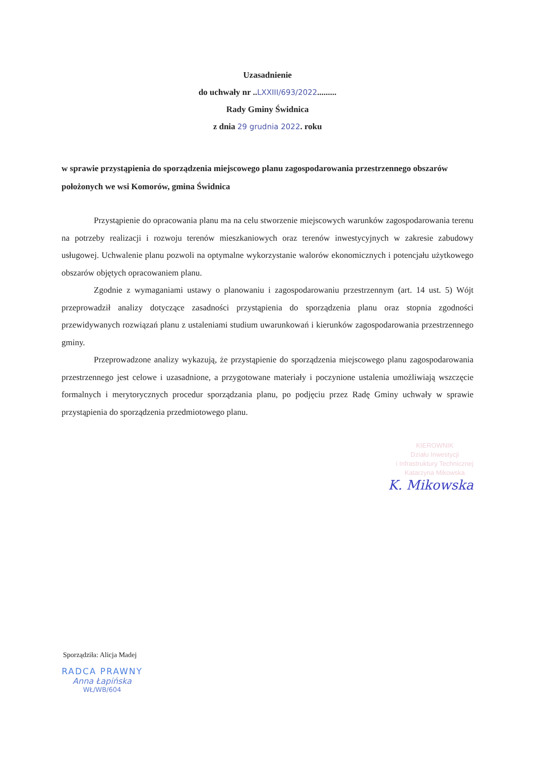Uzasadnienie
do uchwały nr ..LXXIII/693/2022.........
Rady Gminy Świdnica
z dnia 29 grudnia 2022. roku
w sprawie przystąpienia do sporządzenia miejscowego planu zagospodarowania przestrzennego obszarów położonych we wsi Komorów, gmina Świdnica
Przystąpienie do opracowania planu ma na celu stworzenie miejscowych warunków zagospodarowania terenu na potrzeby realizacji i rozwoju terenów mieszkaniowych oraz terenów inwestycyjnych w zakresie zabudowy usługowej. Uchwalenie planu pozwoli na optymalne wykorzystanie walorów ekonomicznych i potencjału użytkowego obszarów objętych opracowaniem planu.
Zgodnie z wymaganiami ustawy o planowaniu i zagospodarowaniu przestrzennym (art. 14 ust. 5) Wójt przeprowadził analizy dotyczące zasadności przystąpienia do sporządzenia planu oraz stopnia zgodności przewidywanych rozwiązań planu z ustaleniami studium uwarunkowań i kierunków zagospodarowania przestrzennego gminy.
Przeprowadzone analizy wykazują, że przystąpienie do sporządzenia miejscowego planu zagospodarowania przestrzennego jest celowe i uzasadnione, a przygotowane materiały i poczynione ustalenia umożliwiają wszczęcie formalnych i merytorycznych procedur sporządzania planu, po podjęciu przez Radę Gminy uchwały w sprawie przystąpienia do sporządzenia przedmiotowego planu.
KIEROWNIK
Działu Inwestycji
i Infrastruktury Technicznej
Katarzyna Mikowska
K. Mikowska
Sporządziła: Alicja Madej
RADCA PRAWNY
Anna Łapińska
WŁ/WB/604